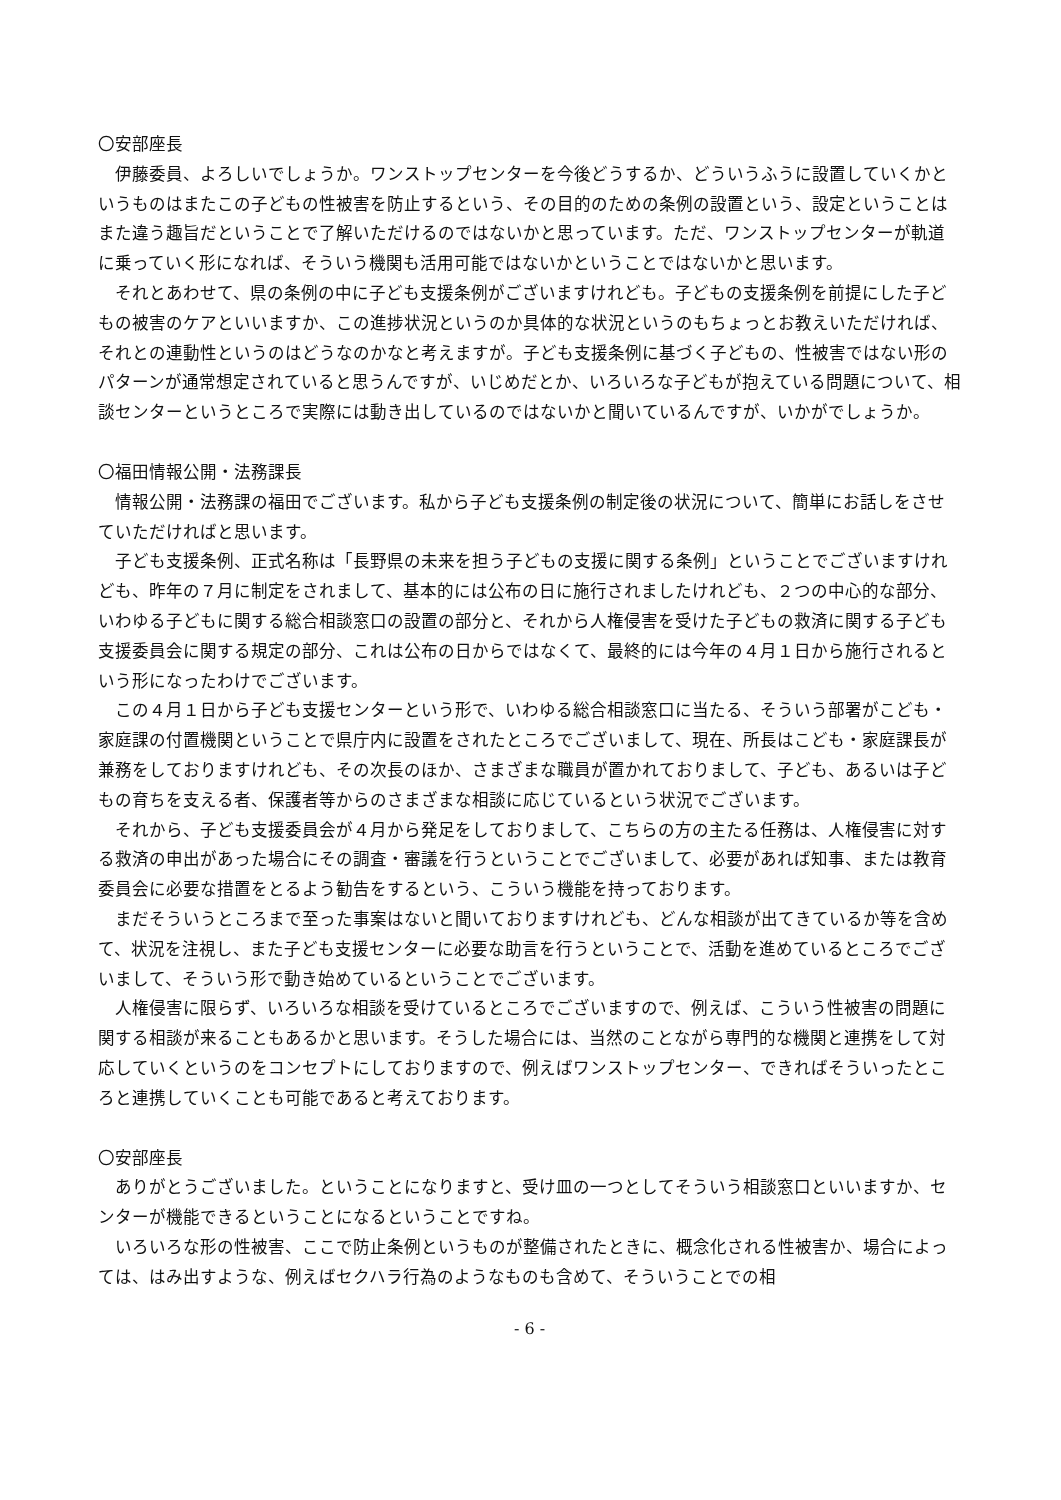〇安部座長
伊藤委員、よろしいでしょうか。ワンストップセンターを今後どうするか、どういうふうに設置していくかというものはまたこの子どもの性被害を防止するという、その目的のための条例の設置という、設定ということはまた違う趣旨だということで了解いただけるのではないかと思っています。ただ、ワンストップセンターが軌道に乗っていく形になれば、そういう機関も活用可能ではないかということではないかと思います。
それとあわせて、県の条例の中に子ども支援条例がございますけれども。子どもの支援条例を前提にした子どもの被害のケアといいますか、この進捗状況というのか具体的な状況というのもちょっとお教えいただければ、それとの連動性というのはどうなのかなと考えますが。子ども支援条例に基づく子どもの、性被害ではない形のパターンが通常想定されていると思うんですが、いじめだとか、いろいろな子どもが抱えている問題について、相談センターというところで実際には動き出しているのではないかと聞いているんですが、いかがでしょうか。
〇福田情報公開・法務課長
情報公開・法務課の福田でございます。私から子ども支援条例の制定後の状況について、簡単にお話しをさせていただければと思います。
子ども支援条例、正式名称は「長野県の未来を担う子どもの支援に関する条例」ということでございますけれども、昨年の７月に制定をされまして、基本的には公布の日に施行されましたけれども、２つの中心的な部分、いわゆる子どもに関する総合相談窓口の設置の部分と、それから人権侵害を受けた子どもの救済に関する子ども支援委員会に関する規定の部分、これは公布の日からではなくて、最終的には今年の４月１日から施行されるという形になったわけでございます。
この４月１日から子ども支援センターという形で、いわゆる総合相談窓口に当たる、そういう部署がこども・家庭課の付置機関ということで県庁内に設置をされたところでございまして、現在、所長はこども・家庭課長が兼務をしておりますけれども、その次長のほか、さまざまな職員が置かれておりまして、子ども、あるいは子どもの育ちを支える者、保護者等からのさまざまな相談に応じているという状況でございます。
それから、子ども支援委員会が４月から発足をしておりまして、こちらの方の主たる任務は、人権侵害に対する救済の申出があった場合にその調査・審議を行うということでございまして、必要があれば知事、または教育委員会に必要な措置をとるよう勧告をするという、こういう機能を持っております。
まだそういうところまで至った事案はないと聞いておりますけれども、どんな相談が出てきているか等を含めて、状況を注視し、また子ども支援センターに必要な助言を行うということで、活動を進めているところでございまして、そういう形で動き始めているということでございます。
人権侵害に限らず、いろいろな相談を受けているところでございますので、例えば、こういう性被害の問題に関する相談が来ることもあるかと思います。そうした場合には、当然のことながら専門的な機関と連携をして対応していくというのをコンセプトにしておりますので、例えばワンストップセンター、できればそういったところと連携していくことも可能であると考えております。
〇安部座長
ありがとうございました。ということになりますと、受け皿の一つとしてそういう相談窓口といいますか、センターが機能できるということになるということですね。
いろいろな形の性被害、ここで防止条例というものが整備されたときに、概念化される性被害か、場合によっては、はみ出すような、例えばセクハラ行為のようなものも含めて、そういうことでの相
- 6 -